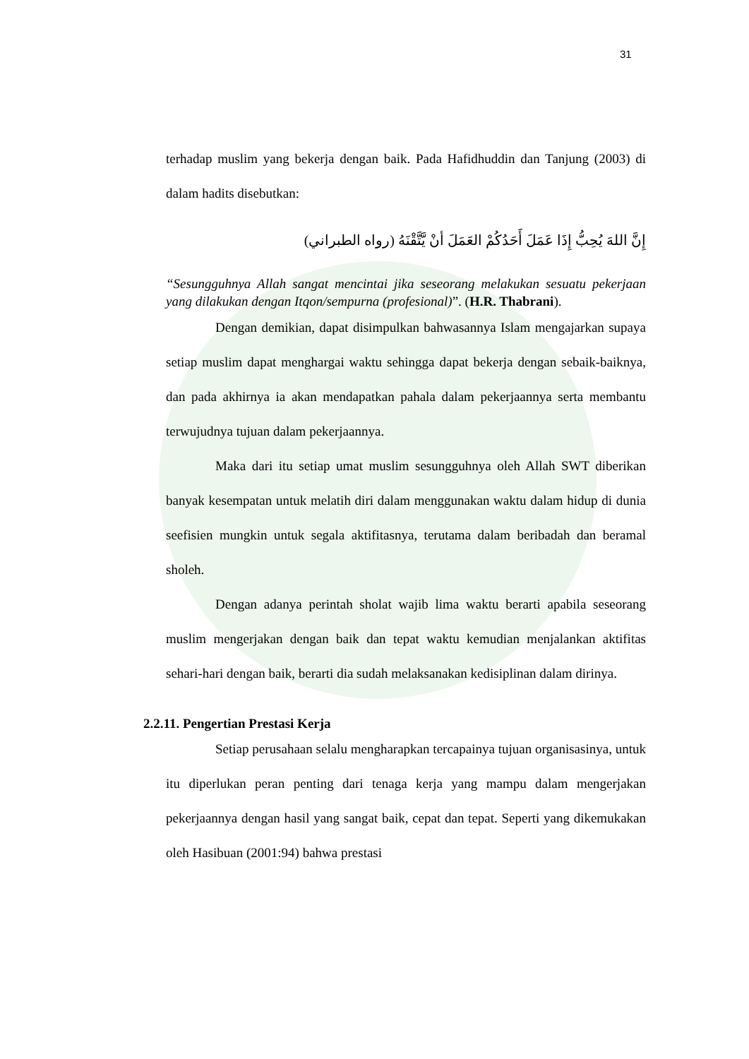31
terhadap muslim yang bekerja dengan baik. Pada Hafidhuddin dan Tanjung (2003) di dalam hadits disebutkan:
إِنَّ اللهَ يُحِبُّ إِذَا عَمَلَ أَحَدُكُمْ العَمَلَ أنْ يَّتَّقْنَهُ (رواه الطبراني)
“Sesungguhnya Allah sangat mencintai jika seseorang melakukan sesuatu pekerjaan yang dilakukan dengan Itqon/sempurna (profesional)”. (H.R. Thabrani).
Dengan demikian, dapat disimpulkan bahwasannya Islam mengajarkan supaya setiap muslim dapat menghargai waktu sehingga dapat bekerja dengan sebaik-baiknya, dan pada akhirnya ia akan mendapatkan pahala dalam pekerjaannya serta membantu terwujudnya tujuan dalam pekerjaannya.
Maka dari itu setiap umat muslim sesungguhnya oleh Allah SWT diberikan banyak kesempatan untuk melatih diri dalam menggunakan waktu dalam hidup di dunia seefisien mungkin untuk segala aktifitasnya, terutama dalam beribadah dan beramal sholeh.
Dengan adanya perintah sholat wajib lima waktu berarti apabila seseorang muslim mengerjakan dengan baik dan tepat waktu kemudian menjalankan aktifitas sehari-hari dengan baik, berarti dia sudah melaksanakan kedisiplinan dalam dirinya.
2.2.11. Pengertian Prestasi Kerja
Setiap perusahaan selalu mengharapkan tercapainya tujuan organisasinya, untuk itu diperlukan peran penting dari tenaga kerja yang mampu dalam mengerjakan pekerjaannya dengan hasil yang sangat baik, cepat dan tepat. Seperti yang dikemukakan oleh Hasibuan (2001:94) bahwa prestasi